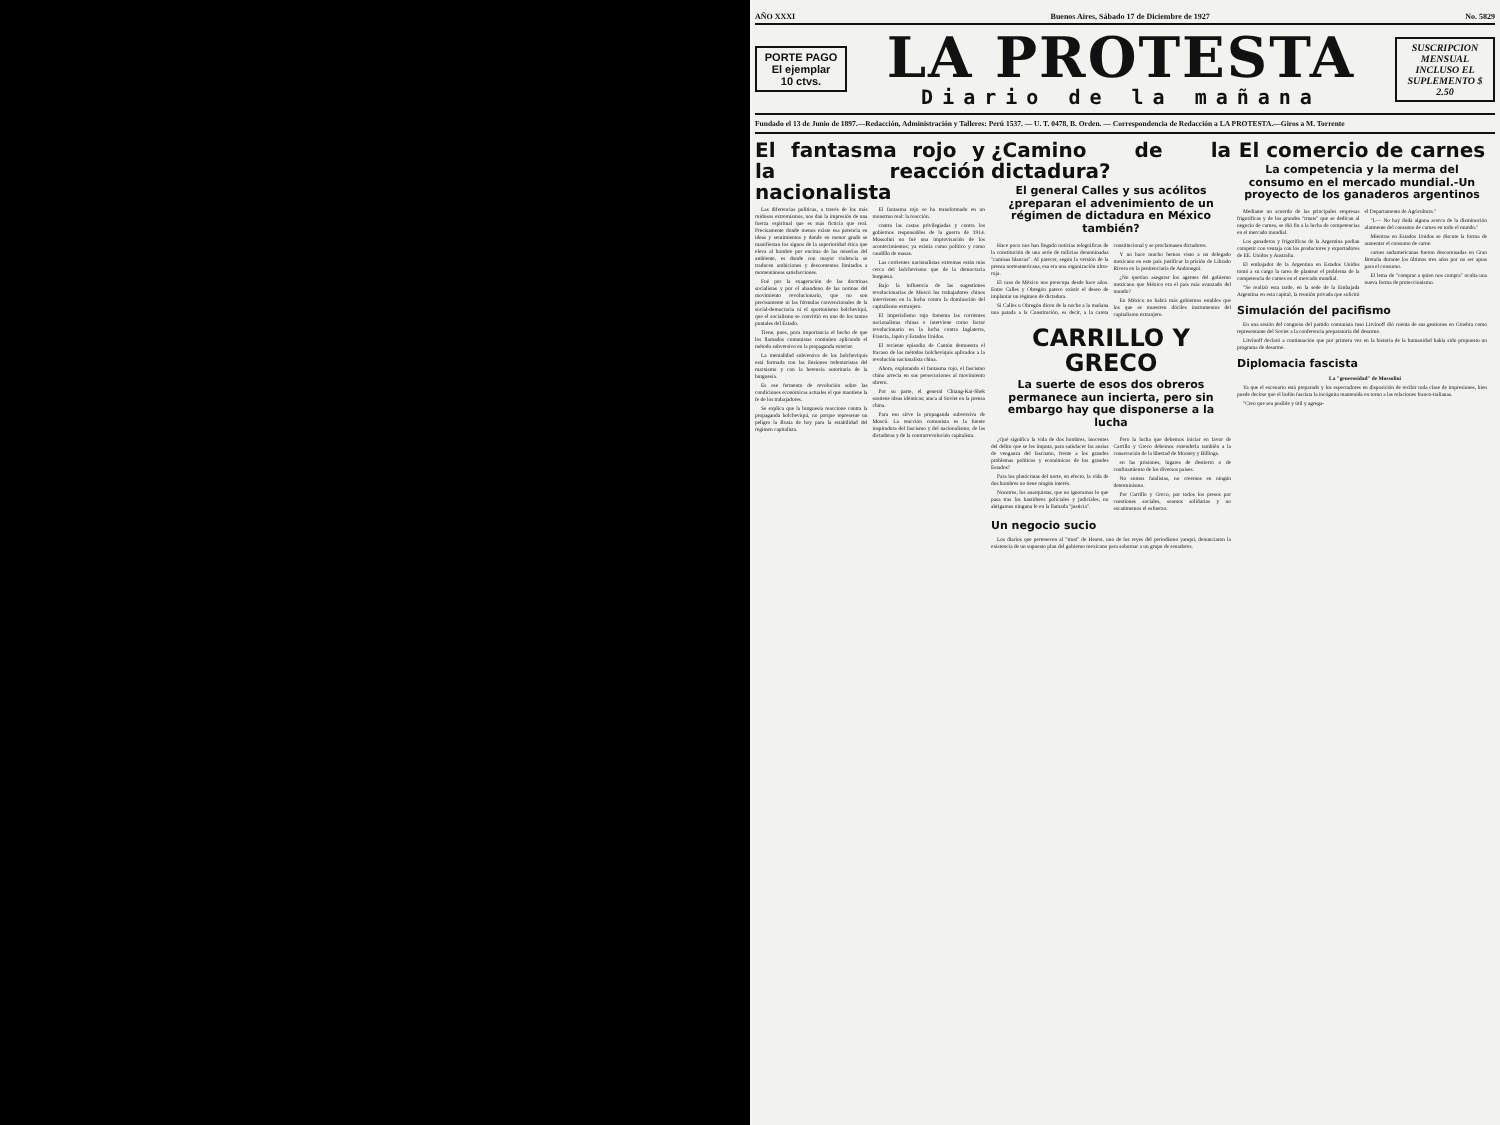AÑO XXXI Buenos Aires, Sábado 17 de Diciembre de 1927 No. 5829
PORTE PAGO
El ejemplar
10 ctvs.
LA PROTESTA
Diario de la mañana
SUSCRIPCION MENSUAL INCLUSO EL SUPLEMENTO $ 2.50
Fundado el 13 de Junio de 1897.—Redacción, Administración y Talleres: Perú 1537. — U. T. 0478, B. Orden. — Correspondencia de Redacción a LA PROTESTA.—Giros a M. Torrente
El fantasma rojo y la reacción nacionalista
Las diferencias políticas, a través de los más ruidosos extremismos, nos dan la impresión de una fuerza espiritual que es más ficticia que real. Precisamente donde menos existe esa potencia en ideas y sentimientos y donde en menor grado se manifiestan los signos de la superioridad ética que eleva al hombre por encima de las miserias del ambiente, es donde con mayor violencia se traducen ambiciones y descontentos limitados a momentáneas satisfacciones.
Fué por la exageración de las doctrinas socialistas y por el abandono de las normas del movimiento revolucionario, que no son precisamente ni las fórmulas convencionales de la social-democracia ni el oportunismo bolcheviquí, que el socialismo se convirtió en uno de los tantos puntales del Estado.
Tiene, pues, poca importancia el hecho de que los llamados comunistas continúen aplicando el método subversivo en la propaganda exterior.
La mentalidad subversiva de los bolcheviquis está formada con las ilusiones redentoristas del marxismo y con la herencia autoritaria de la burguesía.
Es ese fermento de revolución sobre las condiciones económicas actuales el que mantiene la fe de los trabajadores.
Se explica que la burguesía reaccione contra la propaganda bolcheviqui, no porque represente un peligro la Rusia de hoy para la estabilidad del régimen capitalista.
El fantasma rojo se ha transformado en un monstruo real: la reacción.
contra las castas privilegiadas y contra los gobiernos responsables de la guerra de 1914. Mussolini no fué una improvisación de los acontecimientos; ya existía como político y como caudillo de masas.
Las corrientes nacionalistas extremas están más cerca del bolchevismo que de la democracia burguesa.
Bajo la influencia de las sugestiones revolucionarias de Moscú los trabajadores chinos intervienen en la lucha contra la dominación del capitalismo extranjero.
El imperialismo rojo fomenta las corrientes nacionalistas chinas e interviene como factor revolucionario en la lucha contra Inglaterra, Francia, Japón y Estados Unidos.
El reciente episodio de Cantón demuestra el fracaso de los métodos bolcheviquis aplicados a la revolución nacionalista china.
Ahora, explotando el fantasma rojo, el fascismo chino arrecia en sus persecuciones al movimiento obrero.
Por su parte, el general Chiang-Kai-Shek sostiene ideas idénticas; ataca al Soviet en la prensa china.
Para eso sirve la propaganda subversiva de Moscú. La reacción comunista es la fuente inspiradora del fascismo y del nacionalismo, de las dictaduras y de la contrarrevolución capitalista.
¿Camino de la dictadura?
El general Calles y sus acólitos ¿preparan el advenimiento de un régimen de dictadura en México también?
Hace poco nos han llegado noticias telegráficas de la constitución de una serie de milicias denominadas "camisas blancas". Al parecer, según la versión de la prensa norteamericana, esa era una organización ultra-roja.
El caso de México nos preocupa desde hace años. Entre Calles y Obregón parece existir el deseo de implantar un régimen de dictadura.
Si Calles u Obregón dicen de la noche a la mañana una patada a la Constitución, es decir, a la careta constitucional y se proclamasen dictadores.
Y no hace mucho hemos visto a un delegado mexicano en este país justificar la prisión de Librado Rivera en la penitenciaría de Andonegui.
¿No querían asegurar los agentes del gobierno mexicano que México era el país más avanzado del mundo?
En México no habrá más gobiernos estables que los que se muestren dóciles instrumentos del capitalismo extranjero.
CARRILLO Y GRECO
La suerte de esos dos obreros permanece aun incierta, pero sin embargo hay que disponerse a la lucha
¿Qué significa la vida de dos hombres, inocentes del delito que se les imputa, para satisfacer las ansias de venganza del fascismo, frente a los grandes problemas políticos y económicos de los grandes Estados?
Para los plutócratas del norte, en efecto, la vida de dos hombres no tiene ningún interés.
Nosotros, los anarquistas, que no ignoramos lo que pasa tras los bastidores policiales y judiciales, no abrigamos ninguna fe en la llamada "justicia".
Pero la lucha que debemos iniciar en favor de Carrillo y Greco debemos extenderla también a la consecución de la libertad de Mooney y Billings.
en las prisiones, lugares de destierro o de confinamiento de los diversos países.
No somos fatalistas, no creemos en ningún determinismo.
Por Carrillo y Greco, por todos los presos por cuestiones sociales, seamos solidarios y no escatimemos el esfuerzo.
Un negocio sucio
Los diarios que pertenecen al "trust" de Hearst, uno de los reyes del periodismo yanqui, denunciaron la existencia de un supuesto plan del gobierno mexicano para sobornar a un grupo de senadores.
El comercio de carnes
La competencia y la merma del consumo en el mercado mundial.-Un proyecto de los ganaderos argentinos
Mediante un acuerdo de las principales empresas frigoríficas y de los grandes "trusts" que se dedican al negocio de carnes, se dió fin a la lucha de competencias en el mercado mundial.
Los ganaderos y frigoríficas de la Argentina podían competir con ventaja con los productores y exportadores de EE. Unidos y Australia.
El embajador de la Argentina en Estados Unidos tomó a su cargo la tarea de plantear el problema de la competencia de carnes en el mercado mundial.
"Se realizó esta tarde, en la sede de la Embajada Argentina en esta capital, la reunión privada que solicitó el Departamento de Agricultura."
"I.— No hay duda alguna acerca de la disminución alarmente del consumo de carnes en todo el mundo."
Mientras en Estados Unidos se discute la forma de aumentar el consumo de carne.
carnes sudamericanas fueron descomisadas en Gran Bretaña durante los últimos tres años por no ser aptas para el consumo.
El lema de "comprar a quien nos compra" oculta una nueva forma de proteccionismo.
Simulación del pacifismo
En una sesión del congreso del partido comunista ruso Litvinoff dió cuenta de sus gestiones en Ginebra como representante del Soviet a la conferencia preparatoria del desarme.
Litvinoff declaró a continuación que por primera vez en la historia de la humanidad había sido propuesto un programa de desarme.
Diplomacia fascista
La "generosidad" de Mussolini
Ya que el escenario está preparado y los espectadores en disposición de recibir toda clase de impresiones, bien puede decirse que el bufón fascista la incógnita mantenida en torno a las relaciones franco-italianas.
"Creo que sea posible y útil y agrega-